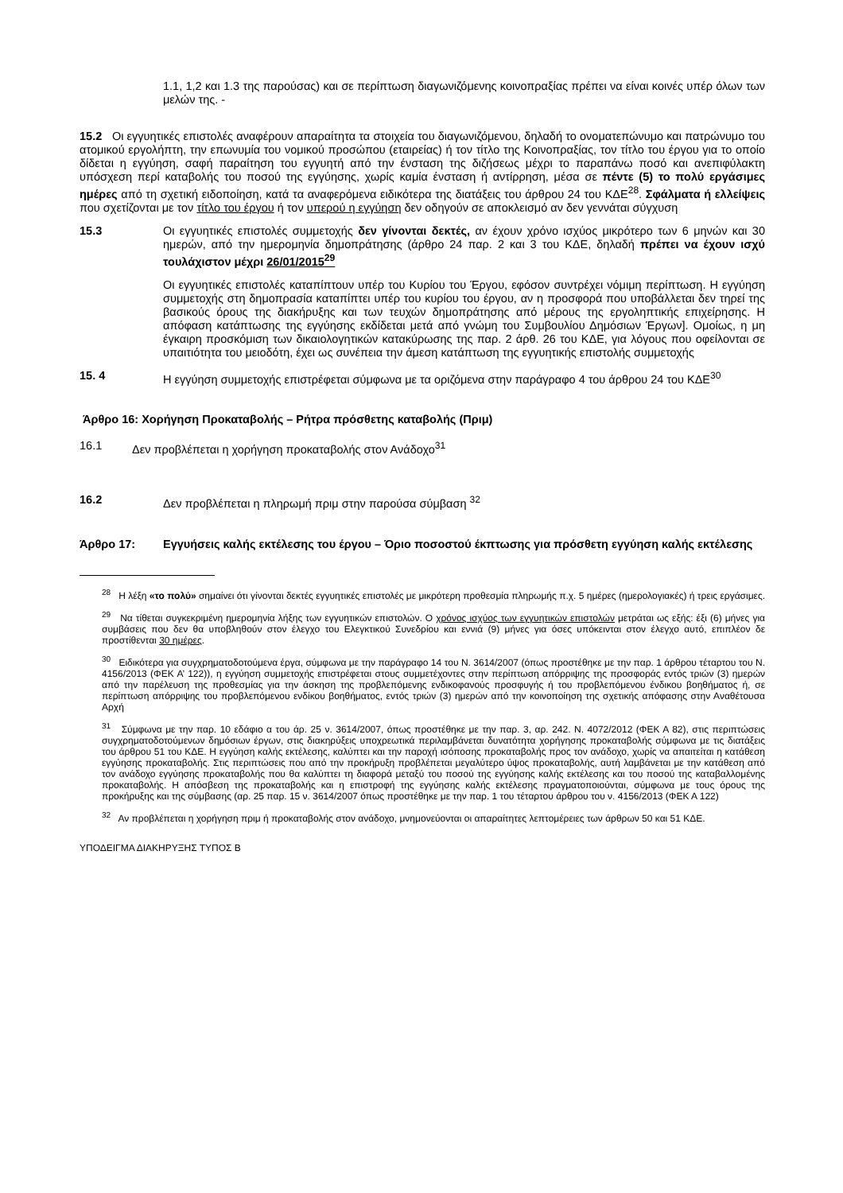1.1, 1,2 και 1.3 της παρούσας) και σε περίπτωση διαγωνιζόμενης κοινοπραξίας πρέπει να είναι κοινές υπέρ όλων των μελών της. -
15.2 Οι εγγυητικές επιστολές αναφέρουν απαραίτητα τα στοιχεία του διαγωνιζόμενου, δηλαδή το ονοματεπώνυμο και πατρώνυμο του ατομικού εργολήπτη, την επωνυμία του νομικού προσώπου (εταιρείας) ή τον τίτλο της Κοινοπραξίας, τον τίτλο του έργου για το οποίο δίδεται η εγγύηση, σαφή παραίτηση του εγγυητή από την ένσταση της διζήσεως μέχρι το παραπάνω ποσό και ανεπιφύλακτη υπόσχεση περί καταβολής του ποσού της εγγύησης, χωρίς καμία ένσταση ή αντίρρηση, μέσα σε πέντε (5) το πολύ εργάσιμες ημέρες από τη σχετική ειδοποίηση, κατά τα αναφερόμενα ειδικότερα της διατάξεις του άρθρου 24 του ΚΔΕ<sup>28</sup>. Σφάλματα ή ελλείψεις που σχετίζονται με τον τίτλο του έργου ή τον υπερού η εγγύηση δεν οδηγούν σε αποκλεισμό αν δεν γεννάται σύγχυση
15.3 Οι εγγυητικές επιστολές συμμετοχής δεν γίνονται δεκτές, αν έχουν χρόνο ισχύος μικρότερο των 6 μηνών και 30 ημερών, από την ημερομηνία δημοπράτησης (άρθρο 24 παρ. 2 και 3 του ΚΔΕ, δηλαδή πρέπει να έχουν ισχύ τουλάχιστον μέχρι 26/01/2015<sup>29</sup>
Οι εγγυητικές επιστολές καταπίπτουν υπέρ του Κυρίου του Έργου, εφόσον συντρέχει νόμιμη περίπτωση. Η εγγύηση συμμετοχής στη δημοπρασία καταπίπτει υπέρ του κυρίου του έργου, αν η προσφορά που υποβάλλεται δεν τηρεί της βασικούς όρους της διακήρυξης και των τευχών δημοπράτησης από μέρους της εργοληπτικής επιχείρησης. Η απόφαση κατάπτωσης της εγγύησης εκδίδεται μετά από γνώμη του Συμβουλίου Δημόσιων Έργων]. Ομοίως, η μη έγκαιρη προσκόμιση των δικαιολογητικών κατακύρωσης της παρ. 2 άρθ. 26 του ΚΔΕ, για λόγους που οφείλονται σε υπαιτιότητα του μειοδότη, έχει ως συνέπεια την άμεση κατάπτωση της εγγυητικής επιστολής συμμετοχής
15. 4 Η εγγύηση συμμετοχής επιστρέφεται σύμφωνα με τα οριζόμενα στην παράγραφο 4 του άρθρου 24 του ΚΔΕ<sup>30</sup>
Άρθρο 16: Χορήγηση Προκαταβολής – Ρήτρα πρόσθετης καταβολής (Πριμ)
16.1 Δεν προβλέπεται η χορήγηση προκαταβολής στον Ανάδοχο<sup>31</sup>
16.2 Δεν προβλέπεται η πληρωμή πριμ στην παρούσα σύμβαση <sup>32</sup>
Άρθρο 17: Εγγυήσεις καλής εκτέλεσης του έργου – Όριο ποσοστού έκπτωσης για πρόσθετη εγγύηση καλής εκτέλεσης
<sup>28</sup> Η λέξη «το πολύ» σημαίνει ότι γίνονται δεκτές εγγυητικές επιστολές με μικρότερη προθεσμία πληρωμής π.χ. 5 ημέρες (ημερολογιακές) ή τρεις εργάσιμες.
<sup>29</sup> Να τίθεται συγκεκριμένη ημερομηνία λήξης των εγγυητικών επιστολών. Ο χρόνος ισχύος των εγγυητικών επιστολών μετράται ως εξής: έξι (6) μήνες για συμβάσεις που δεν θα υποβληθούν στον έλεγχο του Ελεγκτικού Συνεδρίου και εννιά (9) μήνες για όσες υπόκεινται στον έλεγχο αυτό, επιπλέον δε προστίθενται 30 ημέρες.
<sup>30</sup> Ειδικότερα για συγχρηματοδοτούμενα έργα, σύμφωνα με την παράγραφο 14 του Ν. 3614/2007 (όπως προστέθηκε με την παρ. 1 άρθρου τέταρτου του Ν. 4156/2013 (ΦΕΚ Α’ 122)), η εγγύηση συμμετοχής επιστρέφεται στους συμμετέχοντες στην περίπτωση απόρριψης της προσφοράς εντός τριών (3) ημερών από την παρέλευση της προθεσμίας για την άσκηση της προβλεπόμενης ενδικοφανούς προσφυγής ή του προβλεπόμενου ένδικου βοηθήματος ή, σε περίπτωση απόρριψης του προβλεπόμενου ενδίκου βοηθήματος, εντός τριών (3) ημερών από την κοινοποίηση της σχετικής απόφασης στην Αναθέτουσα Αρχή
<sup>31</sup> Σύμφωνα με την παρ. 10 εδάφιο α του άρ. 25 ν. 3614/2007, όπως προστέθηκε με την παρ. 3, αρ. 242. Ν. 4072/2012 (ΦΕΚ Α 82), στις περιπτώσεις συγχρηματοδοτούμενων δημόσιων έργων, στις διακηρύξεις υποχρεωτικά περιλαμβάνεται δυνατότητα χορήγησης προκαταβολής σύμφωνα με τις διατάξεις του άρθρου 51 του ΚΔΕ. Η εγγύηση καλής εκτέλεσης, καλύπτει και την παροχή ισόποσης προκαταβολής προς τον ανάδοχο, χωρίς να απαιτείται η κατάθεση εγγύησης προκαταβολής. Στις περιπτώσεις που από την προκήρυξη προβλέπεται μεγαλύτερο ύψος προκαταβολής, αυτή λαμβάνεται με την κατάθεση από τον ανάδοχο εγγύησης προκαταβολής που θα καλύπτει τη διαφορά μεταξύ του ποσού της εγγύησης καλής εκτέλεσης και του ποσού της καταβαλλομένης προκαταβολής. Η απόσβεση της προκαταβολής και η επιστροφή της εγγύησης καλής εκτέλεσης πραγματοποιούνται, σύμφωνα με τους όρους της προκήρυξης και της σύμβασης (αρ. 25 παρ. 15 ν. 3614/2007 όπως προστέθηκε με την παρ. 1 του τέταρτου άρθρου του ν. 4156/2013 (ΦΕΚ Α 122)
<sup>32</sup> Αν προβλέπεται η χορήγηση πριμ ή προκαταβολής στον ανάδοχο, μνημονεύονται οι απαραίτητες λεπτομέρειες των άρθρων 50 και 51 ΚΔΕ.
ΥΠΟΔΕΙΓΜΑ ΔΙΑΚΗΡΥΞΗΣ ΤΥΠΟΣ Β